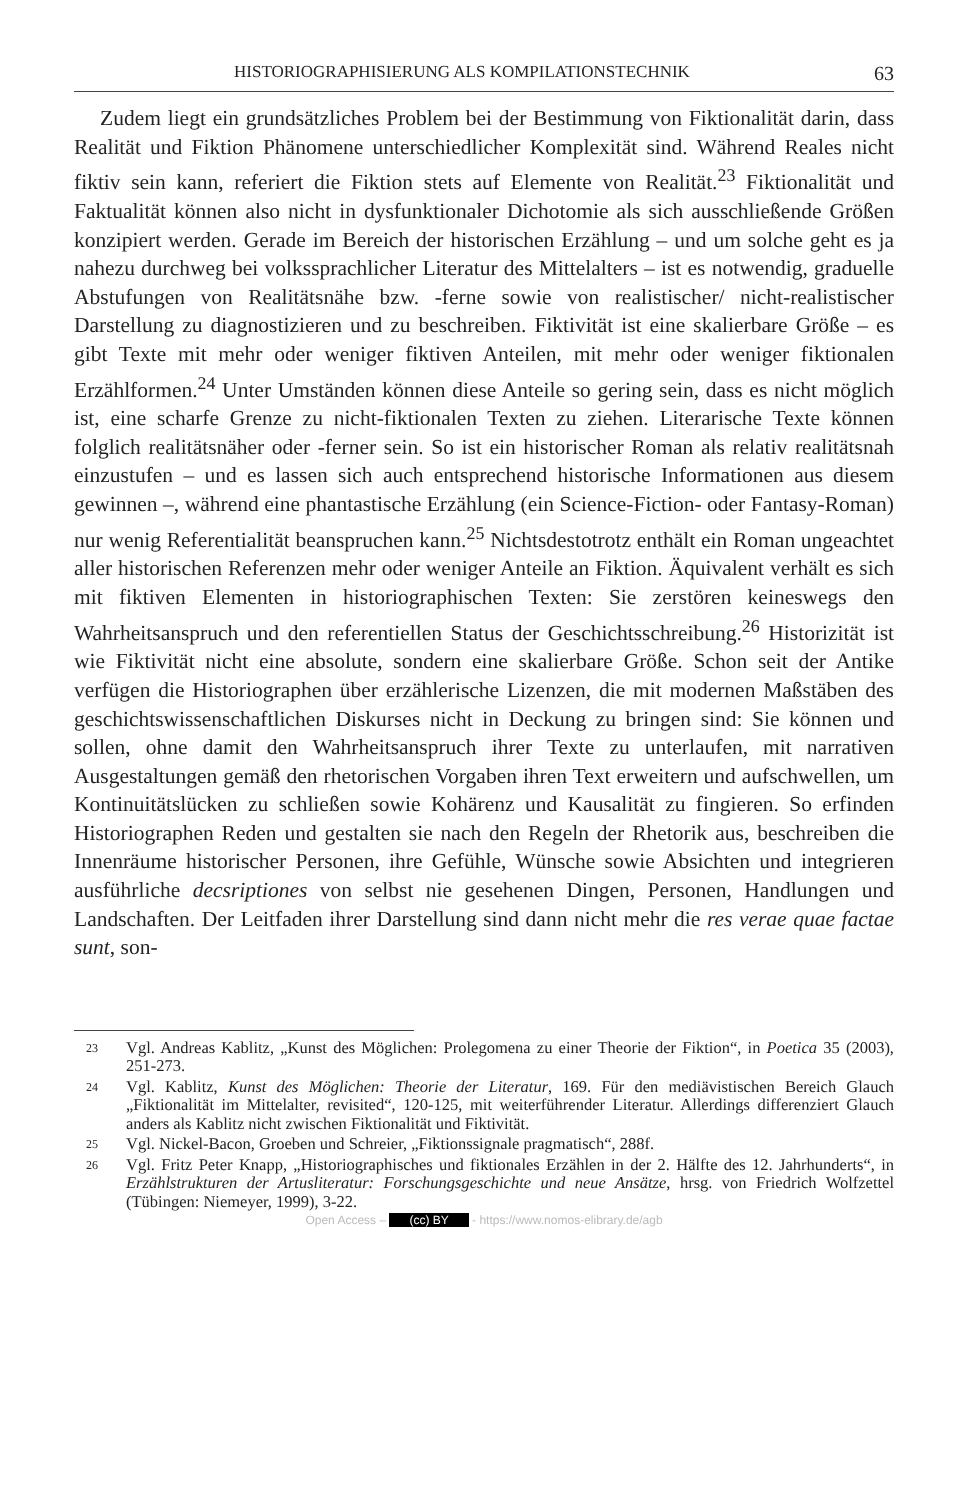HISTORIOGRAPHISIERUNG ALS KOMPILATIONSTECHNIK 63
Zudem liegt ein grundsätzliches Problem bei der Bestimmung von Fiktionalität darin, dass Realität und Fiktion Phänomene unterschiedlicher Komplexität sind. Während Reales nicht fiktiv sein kann, referiert die Fiktion stets auf Elemente von Realität.<sup>23</sup> Fiktionalität und Faktualität können also nicht in dysfunktionaler Dichotomie als sich ausschließende Größen konzipiert werden. Gerade im Bereich der historischen Erzählung – und um solche geht es ja nahezu durchweg bei volkssprachlicher Literatur des Mittelalters – ist es notwendig, graduelle Abstufungen von Realitätsnähe bzw. -ferne sowie von realistischer/ nicht-realistischer Darstellung zu diagnostizieren und zu beschreiben. Fiktivität ist eine skalierbare Größe – es gibt Texte mit mehr oder weniger fiktiven Anteilen, mit mehr oder weniger fiktionalen Erzählformen.<sup>24</sup> Unter Umständen können diese Anteile so gering sein, dass es nicht möglich ist, eine scharfe Grenze zu nicht-fiktionalen Texten zu ziehen. Literarische Texte können folglich realitätsnäher oder -ferner sein. So ist ein historischer Roman als relativ realitätsnah einzustufen – und es lassen sich auch entsprechend historische Informationen aus diesem gewinnen –, während eine phantastische Erzählung (ein Science-Fiction- oder Fantasy-Roman) nur wenig Referentialität beanspruchen kann.<sup>25</sup> Nichtsdestotrotz enthält ein Roman ungeachtet aller historischen Referenzen mehr oder weniger Anteile an Fiktion. Äquivalent verhält es sich mit fiktiven Elementen in historiographischen Texten: Sie zerstören keineswegs den Wahrheitsanspruch und den referentiellen Status der Geschichtsschreibung.<sup>26</sup> Historizität ist wie Fiktivität nicht eine absolute, sondern eine skalierbare Größe. Schon seit der Antike verfügen die Historiographen über erzählerische Lizenzen, die mit modernen Maßstäben des geschichtswissenschaftlichen Diskurses nicht in Deckung zu bringen sind: Sie können und sollen, ohne damit den Wahrheitsanspruch ihrer Texte zu unterlaufen, mit narrativen Ausgestaltungen gemäß den rhetorischen Vorgaben ihren Text erweitern und aufschwellen, um Kontinuitätslücken zu schließen sowie Kohärenz und Kausalität zu fingieren. So erfinden Historiographen Reden und gestalten sie nach den Regeln der Rhetorik aus, beschreiben die Innenräume historischer Personen, ihre Gefühle, Wünsche sowie Absichten und integrieren ausführliche decsriptiones von selbst nie gesehenen Dingen, Personen, Handlungen und Landschaften. Der Leitfaden ihrer Darstellung sind dann nicht mehr die res verae quae factae sunt, son-
23 Vgl. Andreas Kablitz, „Kunst des Möglichen: Prolegomena zu einer Theorie der Fiktion“, in Poetica 35 (2003), 251-273.
24 Vgl. Kablitz, Kunst des Möglichen: Theorie der Literatur, 169. Für den mediävistischen Bereich Glauch „Fiktionalität im Mittelalter, revisited“, 120-125, mit weiterführender Literatur. Allerdings differenziert Glauch anders als Kablitz nicht zwischen Fiktionalität und Fiktivität.
25 Vgl. Nickel-Bacon, Groeben und Schreier, „Fiktionssignale pragmatisch“, 288f.
26 Vgl. Fritz Peter Knapp, „Historiographisches und fiktionales Erzählen in der 2. Hälfte des 12. Jahrhunderts“, in Erzählstrukturen der Artusliteratur: Forschungsgeschichte und neue Ansätze, hrsg. von Friedrich Wolfzettel (Tübingen: Niemeyer, 1999), 3-22.
Open Access – (cc) BY - https://www.nomos-elibrary.de/agb